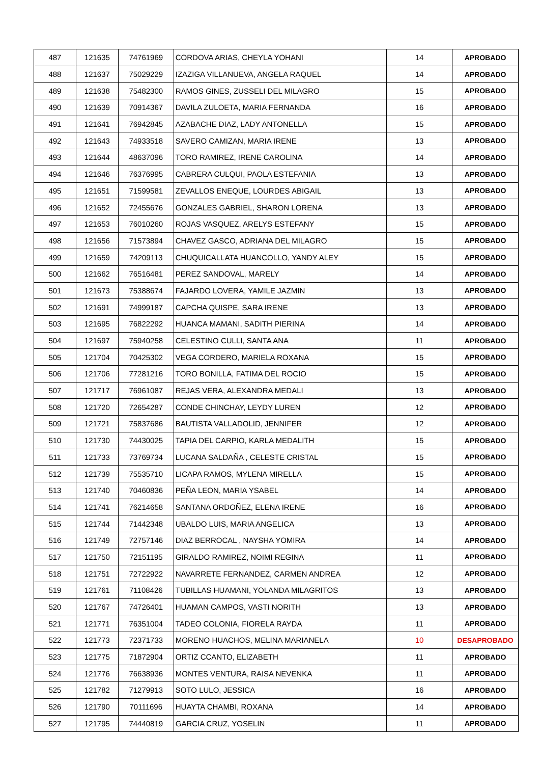| 487 | 121635 | 74761969 | CORDOVA ARIAS, CHEYLA YOHANI | 14 | APROBADO |
| 488 | 121637 | 75029229 | IZAZIGA VILLANUEVA, ANGELA RAQUEL | 14 | APROBADO |
| 489 | 121638 | 75482300 | RAMOS GINES, ZUSSELI DEL MILAGRO | 15 | APROBADO |
| 490 | 121639 | 70914367 | DAVILA ZULOETA, MARIA FERNANDA | 16 | APROBADO |
| 491 | 121641 | 76942845 | AZABACHE DIAZ, LADY ANTONELLA | 15 | APROBADO |
| 492 | 121643 | 74933518 | SAVERO CAMIZAN, MARIA IRENE | 13 | APROBADO |
| 493 | 121644 | 48637096 | TORO RAMIREZ, IRENE CAROLINA | 14 | APROBADO |
| 494 | 121646 | 76376995 | CABRERA CULQUI, PAOLA ESTEFANIA | 13 | APROBADO |
| 495 | 121651 | 71599581 | ZEVALLOS ENEQUE, LOURDES ABIGAIL | 13 | APROBADO |
| 496 | 121652 | 72455676 | GONZALES GABRIEL, SHARON LORENA | 13 | APROBADO |
| 497 | 121653 | 76010260 | ROJAS VASQUEZ, ARELYS ESTEFANY | 15 | APROBADO |
| 498 | 121656 | 71573894 | CHAVEZ GASCO, ADRIANA DEL MILAGRO | 15 | APROBADO |
| 499 | 121659 | 74209113 | CHUQUICALLATA HUANCOLLO, YANDY ALEY | 15 | APROBADO |
| 500 | 121662 | 76516481 | PEREZ SANDOVAL, MARELY | 14 | APROBADO |
| 501 | 121673 | 75388674 | FAJARDO LOVERA, YAMILE JAZMIN | 13 | APROBADO |
| 502 | 121691 | 74999187 | CAPCHA QUISPE, SARA IRENE | 13 | APROBADO |
| 503 | 121695 | 76822292 | HUANCA MAMANI, SADITH PIERINA | 14 | APROBADO |
| 504 | 121697 | 75940258 | CELESTINO CULLI, SANTA ANA | 11 | APROBADO |
| 505 | 121704 | 70425302 | VEGA CORDERO, MARIELA ROXANA | 15 | APROBADO |
| 506 | 121706 | 77281216 | TORO BONILLA, FATIMA DEL ROCIO | 15 | APROBADO |
| 507 | 121717 | 76961087 | REJAS VERA, ALEXANDRA MEDALI | 13 | APROBADO |
| 508 | 121720 | 72654287 | CONDE CHINCHAY, LEYDY LUREN | 12 | APROBADO |
| 509 | 121721 | 75837686 | BAUTISTA VALLADOLID, JENNIFER | 12 | APROBADO |
| 510 | 121730 | 74430025 | TAPIA DEL CARPIO, KARLA MEDALITH | 15 | APROBADO |
| 511 | 121733 | 73769734 | LUCANA SALDAÑA , CELESTE CRISTAL | 15 | APROBADO |
| 512 | 121739 | 75535710 | LICAPA RAMOS, MYLENA MIRELLA | 15 | APROBADO |
| 513 | 121740 | 70460836 | PEÑA LEON, MARIA YSABEL | 14 | APROBADO |
| 514 | 121741 | 76214658 | SANTANA ORDOÑEZ, ELENA IRENE | 16 | APROBADO |
| 515 | 121744 | 71442348 | UBALDO LUIS, MARIA ANGELICA | 13 | APROBADO |
| 516 | 121749 | 72757146 | DIAZ BERROCAL , NAYSHA YOMIRA | 14 | APROBADO |
| 517 | 121750 | 72151195 | GIRALDO RAMIREZ, NOIMI REGINA | 11 | APROBADO |
| 518 | 121751 | 72722922 | NAVARRETE FERNANDEZ, CARMEN ANDREA | 12 | APROBADO |
| 519 | 121761 | 71108426 | TUBILLAS HUAMANI, YOLANDA MILAGRITOS | 13 | APROBADO |
| 520 | 121767 | 74726401 | HUAMAN CAMPOS, VASTI NORITH | 13 | APROBADO |
| 521 | 121771 | 76351004 | TADEO COLONIA, FIORELA RAYDA | 11 | APROBADO |
| 522 | 121773 | 72371733 | MORENO HUACHOS, MELINA MARIANELA | 10 | DESAPROBADO |
| 523 | 121775 | 71872904 | ORTIZ CCANTO, ELIZABETH | 11 | APROBADO |
| 524 | 121776 | 76638936 | MONTES VENTURA, RAISA NEVENKA | 11 | APROBADO |
| 525 | 121782 | 71279913 | SOTO LULO, JESSICA | 16 | APROBADO |
| 526 | 121790 | 70111696 | HUAYTA CHAMBI, ROXANA | 14 | APROBADO |
| 527 | 121795 | 74440819 | GARCIA CRUZ, YOSELIN | 11 | APROBADO |